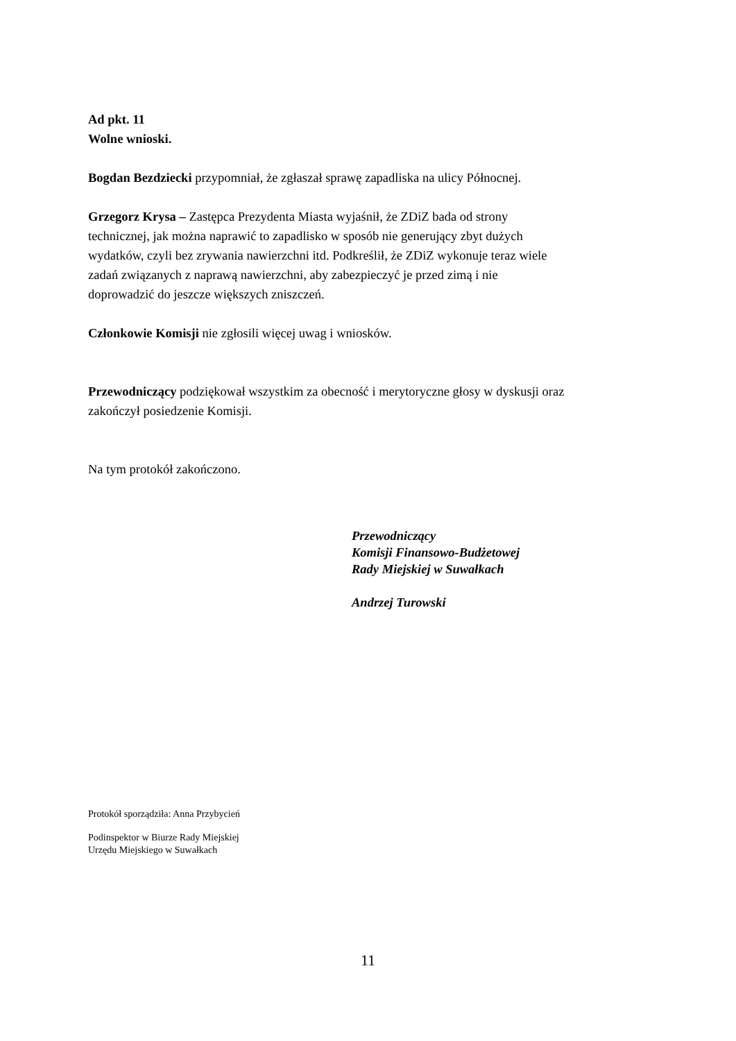Ad pkt. 11
Wolne wnioski.
Bogdan Bezdziecki przypomniał, że zgłaszał sprawę zapadliska na ulicy Północnej.
Grzegorz Krysa – Zastępca Prezydenta Miasta wyjaśnił, że ZDiZ bada od strony
technicznej, jak można naprawić to zapadlisko w sposób nie generujący zbyt dużych
wydatków, czyli bez zrywania nawierzchni itd. Podkreślił, że ZDiZ wykonuje teraz wiele
zadań związanych z naprawą nawierzchni, aby zabezpieczyć je przed zimą i nie
doprowadzić do jeszcze większych zniszczeń.
Członkowie Komisji nie zgłosili więcej uwag i wniosków.
Przewodniczący podziękował wszystkim za obecność i merytoryczne głosy w dyskusji oraz
zakończył posiedzenie Komisji.
Na tym protokół zakończono.
Przewodniczący
Komisji Finansowo-Budżetowej
Rady Miejskiej w Suwałkach
Andrzej Turowski
Protokół sporządziła: Anna Przybycień
Podinspektor w Biurze Rady Miejskiej
Urzędu Miejskiego w Suwałkach
11